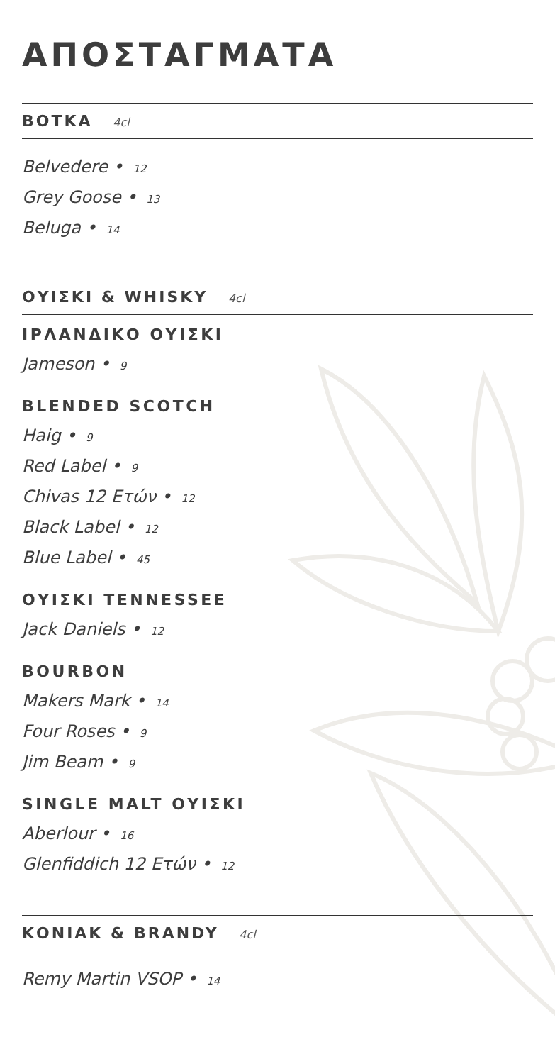ΑΠΟΣΤΑΓΜΑΤΑ
ΒΟΤΚΑ 4cl
Belvedere • 12
Grey Goose • 13
Beluga • 14
ΟΥΙΣΚΙ & WHISKY 4cl
ΙΡΛΑΝΔΙΚΟ ΟΥΙΣΚΙ
Jameson • 9
BLENDED SCOTCH
Haig • 9
Red Label • 9
Chivas 12 Ετών • 12
Black Label • 12
Blue Label • 45
ΟΥΙΣΚΙ TENNESSEE
Jack Daniels • 12
BOURBON
Makers Mark • 14
Four Roses • 9
Jim Beam • 9
SINGLE MALT ΟΥΙΣΚΙ
Aberlour • 16
Glenfiddich 12 Ετών • 12
ΚΟΝΙΑΚ & BRANDY 4cl
Remy Martin VSOP • 14